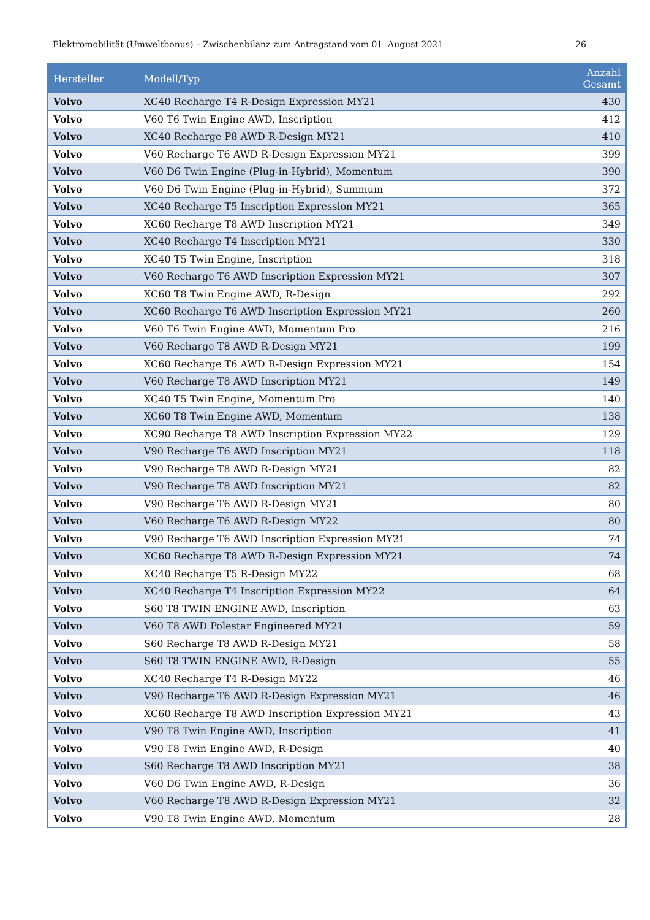Elektromobilität (Umweltbonus) – Zwischenbilanz zum Antragstand vom 01. August 2021 26
| Hersteller | Modell/Typ | Anzahl Gesamt |
| --- | --- | --- |
| Volvo | XC40 Recharge T4 R-Design Expression MY21 | 430 |
| Volvo | V60 T6 Twin Engine AWD, Inscription | 412 |
| Volvo | XC40 Recharge P8 AWD R-Design MY21 | 410 |
| Volvo | V60 Recharge T6 AWD R-Design Expression MY21 | 399 |
| Volvo | V60 D6 Twin Engine (Plug-in-Hybrid), Momentum | 390 |
| Volvo | V60 D6 Twin Engine (Plug-in-Hybrid), Summum | 372 |
| Volvo | XC40 Recharge T5 Inscription Expression MY21 | 365 |
| Volvo | XC60 Recharge T8 AWD Inscription MY21 | 349 |
| Volvo | XC40 Recharge T4 Inscription MY21 | 330 |
| Volvo | XC40 T5 Twin Engine, Inscription | 318 |
| Volvo | V60 Recharge T6 AWD Inscription Expression MY21 | 307 |
| Volvo | XC60 T8 Twin Engine AWD, R-Design | 292 |
| Volvo | XC60 Recharge T6 AWD Inscription Expression MY21 | 260 |
| Volvo | V60 T6 Twin Engine AWD, Momentum Pro | 216 |
| Volvo | V60 Recharge T8 AWD R-Design MY21 | 199 |
| Volvo | XC60 Recharge T6 AWD R-Design Expression MY21 | 154 |
| Volvo | V60 Recharge T8 AWD Inscription MY21 | 149 |
| Volvo | XC40 T5 Twin Engine, Momentum Pro | 140 |
| Volvo | XC60 T8 Twin Engine AWD, Momentum | 138 |
| Volvo | XC90 Recharge T8 AWD Inscription Expression MY22 | 129 |
| Volvo | V90 Recharge T6 AWD Inscription MY21 | 118 |
| Volvo | V90 Recharge T8 AWD R-Design MY21 | 82 |
| Volvo | V90 Recharge T8 AWD Inscription MY21 | 82 |
| Volvo | V90 Recharge T6 AWD R-Design MY21 | 80 |
| Volvo | V60 Recharge T6 AWD R-Design MY22 | 80 |
| Volvo | V90 Recharge T6 AWD Inscription Expression MY21 | 74 |
| Volvo | XC60 Recharge T8 AWD R-Design Expression MY21 | 74 |
| Volvo | XC40 Recharge T5 R-Design MY22 | 68 |
| Volvo | XC40 Recharge T4 Inscription Expression MY22 | 64 |
| Volvo | S60 T8 TWIN ENGINE AWD, Inscription | 63 |
| Volvo | V60 T8 AWD Polestar Engineered MY21 | 59 |
| Volvo | S60 Recharge T8 AWD R-Design MY21 | 58 |
| Volvo | S60 T8 TWIN ENGINE AWD, R-Design | 55 |
| Volvo | XC40 Recharge T4 R-Design MY22 | 46 |
| Volvo | V90 Recharge T6 AWD R-Design Expression MY21 | 46 |
| Volvo | XC60 Recharge T8 AWD Inscription Expression MY21 | 43 |
| Volvo | V90 T8 Twin Engine AWD, Inscription | 41 |
| Volvo | V90 T8 Twin Engine AWD, R-Design | 40 |
| Volvo | S60 Recharge T8 AWD Inscription MY21 | 38 |
| Volvo | V60 D6 Twin Engine AWD, R-Design | 36 |
| Volvo | V60 Recharge T8 AWD R-Design Expression MY21 | 32 |
| Volvo | V90 T8 Twin Engine AWD, Momentum | 28 |